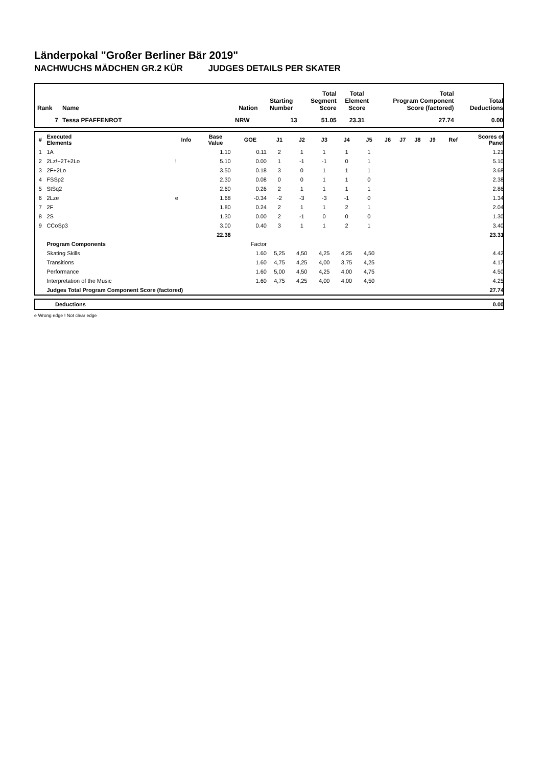Länderpokal "Großer Berliner Bär 2019"
NACHWUCHS MÄDCHEN GR.2 KÜR JUDGES DETAILS PER SKATER
| Rank | Name | Nation | Starting Number | Total Segment Score | Total Element Score | Total Program Component Score (factored) | Total Deductions |
| --- | --- | --- | --- | --- | --- | --- | --- |
| 7 | Tessa PFAFFENROT | NRW | 13 | 51.05 | 23.31 | 27.74 | 0.00 |
| # | Executed Elements | Info | Base Value | GOE | J1 | J2 | J3 | J4 | J5 | J6 | J7 | J8 | J9 | Ref | Scores of Panel |
| --- | --- | --- | --- | --- | --- | --- | --- | --- | --- | --- | --- | --- | --- | --- | --- |
| 1 | 1A | | 1.10 | 0.11 | 2 | 1 | 1 | 1 | 1 | | | | | | 1.21 |
| 2 | 2Lz!+2T+2Lo | ! | 5.10 | 0.00 | 1 | -1 | -1 | 0 | 1 | | | | | | 5.10 |
| 3 | 2F+2Lo | | 3.50 | 0.18 | 3 | 0 | 1 | 1 | 1 | | | | | | 3.68 |
| 4 | FSSp2 | | 2.30 | 0.08 | 0 | 0 | 1 | 1 | 0 | | | | | | 2.38 |
| 5 | StSq2 | | 2.60 | 0.26 | 2 | 1 | 1 | 1 | 1 | | | | | | 2.86 |
| 6 | 2Lze | e | 1.68 | -0.34 | -2 | -3 | -3 | -1 | 0 | | | | | | 1.34 |
| 7 | 2F | | 1.80 | 0.24 | 2 | 1 | 1 | 2 | 1 | | | | | | 2.04 |
| 8 | 2S | | 1.30 | 0.00 | 2 | -1 | 0 | 0 | 0 | | | | | | 1.30 |
| 9 | CCoSp3 | | 3.00 | 0.40 | 3 | 1 | 1 | 2 | 1 | | | | | | 3.40 |
| | | | 22.38 | | | | | | | | | | | | 23.31 |
| | Program Components | | | Factor | | | | | | | | | | | |
| | Skating Skills | | | 1.60 | 5,25 | 4,50 | 4,25 | 4,25 | 4,50 | | | | | | 4.42 |
| | Transitions | | | 1.60 | 4,75 | 4,25 | 4,00 | 3,75 | 4,25 | | | | | | 4.17 |
| | Performance | | | 1.60 | 5,00 | 4,50 | 4,25 | 4,00 | 4,75 | | | | | | 4.50 |
| | Interpretation of the Music | | | 1.60 | 4,75 | 4,25 | 4,00 | 4,00 | 4,50 | | | | | | 4.25 |
| | Judges Total Program Component Score (factored) | | | | | | | | | | | | | | 27.74 |
| | Deductions | 0.00 |
e Wrong edge ! Not clear edge